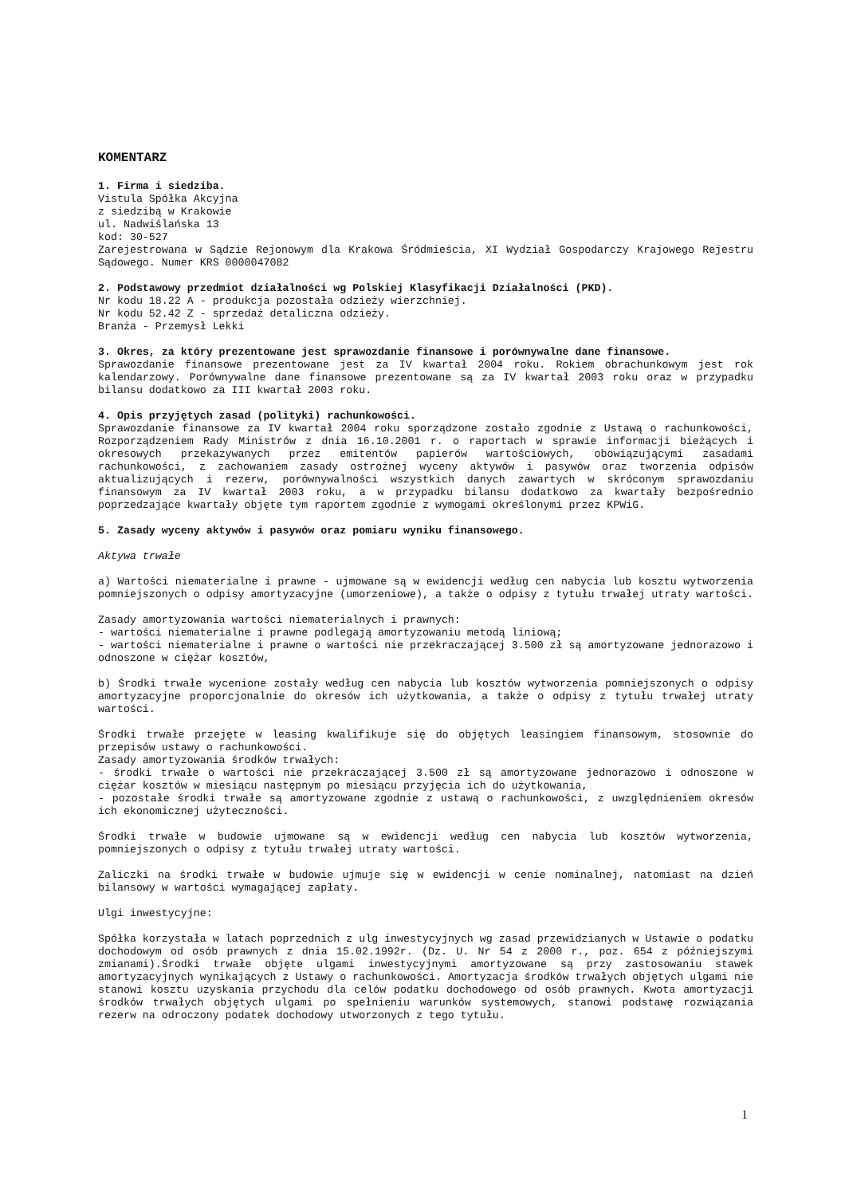KOMENTARZ
1. Firma i siedziba.
Vistula Spółka Akcyjna
z siedzibą w Krakowie
ul. Nadwiślańska 13
kod: 30-527
Zarejestrowana w Sądzie Rejonowym dla Krakowa Śródmieścia, XI Wydział Gospodarczy Krajowego Rejestru Sądowego. Numer KRS 0000047082
2. Podstawowy przedmiot działalności wg Polskiej Klasyfikacji Działalności (PKD).
Nr kodu 18.22 A - produkcja pozostała odzieży wierzchniej.
Nr kodu 52.42 Z - sprzedaż detaliczna odzieży.
Branża - Przemysł Lekki
3. Okres, za który prezentowane jest sprawozdanie finansowe i porównywalne dane finansowe.
Sprawozdanie finansowe prezentowane jest za IV kwartał 2004 roku. Rokiem obrachunkowym jest rok kalendarzowy. Porównywalne dane finansowe prezentowane są za IV kwartał 2003 roku oraz w przypadku bilansu dodatkowo za III kwartał 2003 roku.
4. Opis przyjętych zasad (polityki) rachunkowości.
Sprawozdanie finansowe za IV kwartał 2004 roku sporządzone zostało zgodnie z Ustawą o rachunkowości, Rozporządzeniem Rady Ministrów z dnia 16.10.2001 r. o raportach w sprawie informacji bieżących i okresowych przekazywanych przez emitentów papierów wartościowych, obowiązującymi zasadami rachunkowości, z zachowaniem zasady ostrożnej wyceny aktywów i pasywów oraz tworzenia odpisów aktualizujących i rezerw, porównywalności wszystkich danych zawartych w skróconym sprawozdaniu finansowym za IV kwartał 2003 roku, a w przypadku bilansu dodatkowo za kwartały bezpośrednio poprzedzające kwartały objęte tym raportem zgodnie z wymogami określonymi przez KPWiG.
5. Zasady wyceny aktywów i pasywów oraz pomiaru wyniku finansowego.
Aktywa trwałe
a) Wartości niematerialne i prawne - ujmowane są w ewidencji według cen nabycia lub kosztu wytworzenia pomniejszonych o odpisy amortyzacyjne (umorzeniowe), a także o odpisy z tytułu trwałej utraty wartości.
Zasady amortyzowania wartości niematerialnych i prawnych:
- wartości niematerialne i prawne podlegają amortyzowaniu metodą liniową;
- wartości niematerialne i prawne o wartości nie przekraczającej 3.500 zł są amortyzowane jednorazowo i odnoszone w ciężar kosztów,
b) Środki trwałe wycenione zostały według cen nabycia lub kosztów wytworzenia pomniejszonych o odpisy amortyzacyjne proporcjonalnie do okresów ich użytkowania, a także o odpisy z tytułu trwałej utraty wartości.
Środki trwałe przejęte w leasing kwalifikuje się do objętych leasingiem finansowym, stosownie do przepisów ustawy o rachunkowości.
Zasady amortyzowania środków trwałych:
- środki trwałe o wartości nie przekraczającej 3.500 zł są amortyzowane jednorazowo i odnoszone w ciężar kosztów w miesiącu następnym po miesiącu przyjęcia ich do użytkowania,
- pozostałe środki trwałe są amortyzowane zgodnie z ustawą o rachunkowości, z uwzględnieniem okresów ich ekonomicznej użyteczności.
Środki trwałe w budowie ujmowane są w ewidencji według cen nabycia lub kosztów wytworzenia, pomniejszonych o odpisy z tytułu trwałej utraty wartości.
Zaliczki na środki trwałe w budowie ujmuje się w ewidencji w cenie nominalnej, natomiast na dzień bilansowy w wartości wymagającej zapłaty.
Ulgi inwestycyjne:
Spółka korzystała w latach poprzednich z ulg inwestycyjnych wg zasad przewidzianych w Ustawie o podatku dochodowym od osób prawnych z dnia 15.02.1992r. (Dz. U. Nr 54 z 2000 r., poz. 654 z późniejszymi zmianami).Środki trwałe objęte ulgami inwestycyjnymi amortyzowane są przy zastosowaniu stawek amortyzacyjnych wynikających z Ustawy o rachunkowości. Amortyzacja środków trwałych objętych ulgami nie stanowi kosztu uzyskania przychodu dla celów podatku dochodowego od osób prawnych. Kwota amortyzacji środków trwałych objętych ulgami po spełnieniu warunków systemowych, stanowi podstawę rozwiązania rezerw na odroczony podatek dochodowy utworzonych z tego tytułu.
1